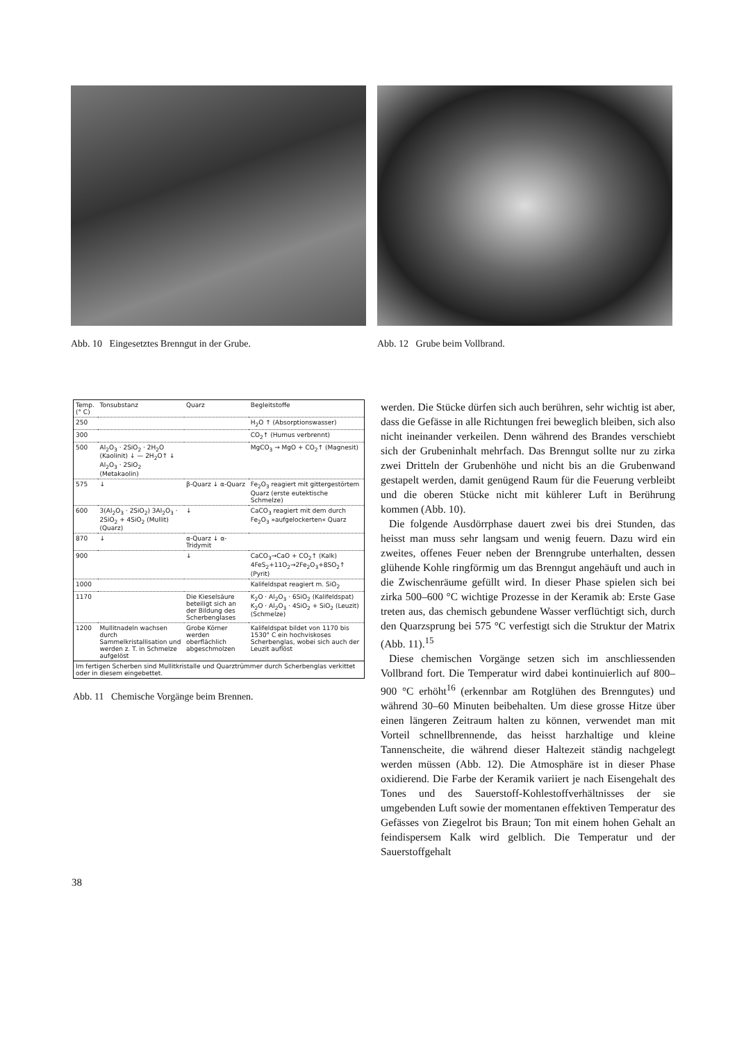Abb. 10 Eingesetztes Brenngut in der Grube.
Abb. 12 Grube beim Vollbrand.
| Temp. (° C) | Tonsubstanz | Quarz | Begleitstoffe |
| --- | --- | --- | --- |
| 250 | | | H<sub>2</sub>O ↑ (Absorptionswasser) |
| 300 | | | CO<sub>2</sub>↑ (Humus verbrennt) |
| 500 | Al<sub>2</sub>O<sub>3</sub> · 2SiO<sub>2</sub> · 2H<sub>2</sub>O (Kaolinit) ↓ — 2H<sub>2</sub>O↑ ↓ Al<sub>2</sub>O<sub>3</sub> · 2SiO<sub>2</sub> (Metakaolin) | | MgCO<sub>3</sub> → MgO + CO<sub>2</sub>↑ (Magnesit) |
| 575 | ↓ | β-Quarz ↓ α-Quarz | Fe<sub>2</sub>O<sub>3</sub> reagiert mit gittergestörtem Quarz (erste eutektische Schmelze) |
| 600 | 3(Al<sub>2</sub>O<sub>3</sub> · 2SiO<sub>2</sub>) 3Al<sub>2</sub>O<sub>3</sub> · 2SiO<sub>2</sub> + 4SiO<sub>2</sub> (Mullit) (Quarz) | ↓ | CaCO<sub>3</sub> reagiert mit dem durch Fe<sub>2</sub>O<sub>3</sub> »aufgelockerten« Quarz |
| 870 | ↓ | α-Quarz ↓ α-Tridymit | |
| 900 | | ↓ | CaCO<sub>3</sub>→CaO + CO<sub>2</sub>↑ (Kalk) 4FeS<sub>2</sub>+11O<sub>2</sub>→2Fe<sub>2</sub>O<sub>3</sub>+8SO<sub>2</sub>↑ (Pyrit) |
| 1000 | | | Kalifeldspat reagiert m. SiO<sub>2</sub> |
| 1170 | | Die Kieselsäure beteiligt sich an der Bildung des Scherbenglases | K<sub>2</sub>O · Al<sub>2</sub>O<sub>3</sub> · 6SiO<sub>2</sub> (Kalifeldspat) K<sub>2</sub>O · Al<sub>2</sub>O<sub>3</sub> · 4SiO<sub>2</sub> + SiO<sub>2</sub> (Leuzit) (Schmelze) |
| 1200 | Mullitnadeln wachsen durch Sammelkristallisation und werden z. T. in Schmelze aufgelöst | Grobe Körner werden oberflächlich abgeschmolzen | Kalifeldspat bildet von 1170 bis 1530° C ein hochviskoses Scherbenglas, wobei sich auch der Leuzit auflöst |
| Im fertigen Scherben sind Mullitkristalle und Quarztrümmer durch Scherbenglas verkittet oder in diesem eingebettet. | | | |
Abb. 11 Chemische Vorgänge beim Brennen.
werden. Die Stücke dürfen sich auch berühren, sehr wichtig ist aber, dass die Gefässe in alle Richtungen frei beweglich bleiben, sich also nicht ineinander verkeilen. Denn während des Brandes verschiebt sich der Gruben­inhalt mehrfach. Das Brenngut sollte nur zu zirka zwei Dritteln der Grubenhöhe und nicht bis an die Grubenwand gestapelt werden, damit genügend Raum für die Feuerung verbleibt und die oberen Stücke nicht mit kühlerer Luft in Berührung kommen (Abb. 10).
Die folgende Ausdörrphase dauert zwei bis drei Stunden, das heisst man muss sehr langsam und wenig feuern. Dazu wird ein zweites, offenes Feuer neben der Brenngrube unterhalten, dessen glühende Kohle ringförmig um das Brenngut angehäuft und auch in die Zwischenräume gefüllt wird. In dieser Phase spielen sich bei zirka 500–600 °C wichtige Prozesse in der Keramik ab: Erste Gase treten aus, das chemisch gebundene Wasser verflüchtigt sich, durch den Quarzsprung bei 575 °C verfestigt sich die Struktur der Matrix (Abb. 11).<sup>15</sup>
Diese chemischen Vorgänge setzen sich im anschliessenden Vollbrand fort. Die Temperatur wird dabei kontinuierlich auf 800–900 °C erhöht<sup>16</sup> (erkennbar am Rotglühen des Brenngutes) und während 30–60 Minuten beibehalten. Um diese grosse Hitze über einen längeren Zeitraum halten zu können, verwendet man mit Vorteil schnellbrennende, das heisst harzhaltige und kleine Tannenscheite, die während dieser Haltezeit ständig nachgelegt werden müssen (Abb. 12). Die Atmosphäre ist in dieser Phase oxidierend. Die Farbe der Keramik variiert je nach Eisengehalt des Tones und des Sauerstoff-Kohlestoffverhältnisses der sie umgebenden Luft sowie der momentanen effektiven Temperatur des Gefässes von Ziegelrot bis Braun; Ton mit einem hohen Gehalt an feindispersem Kalk wird gelblich. Die Temperatur und der Sauerstoffgehalt
38